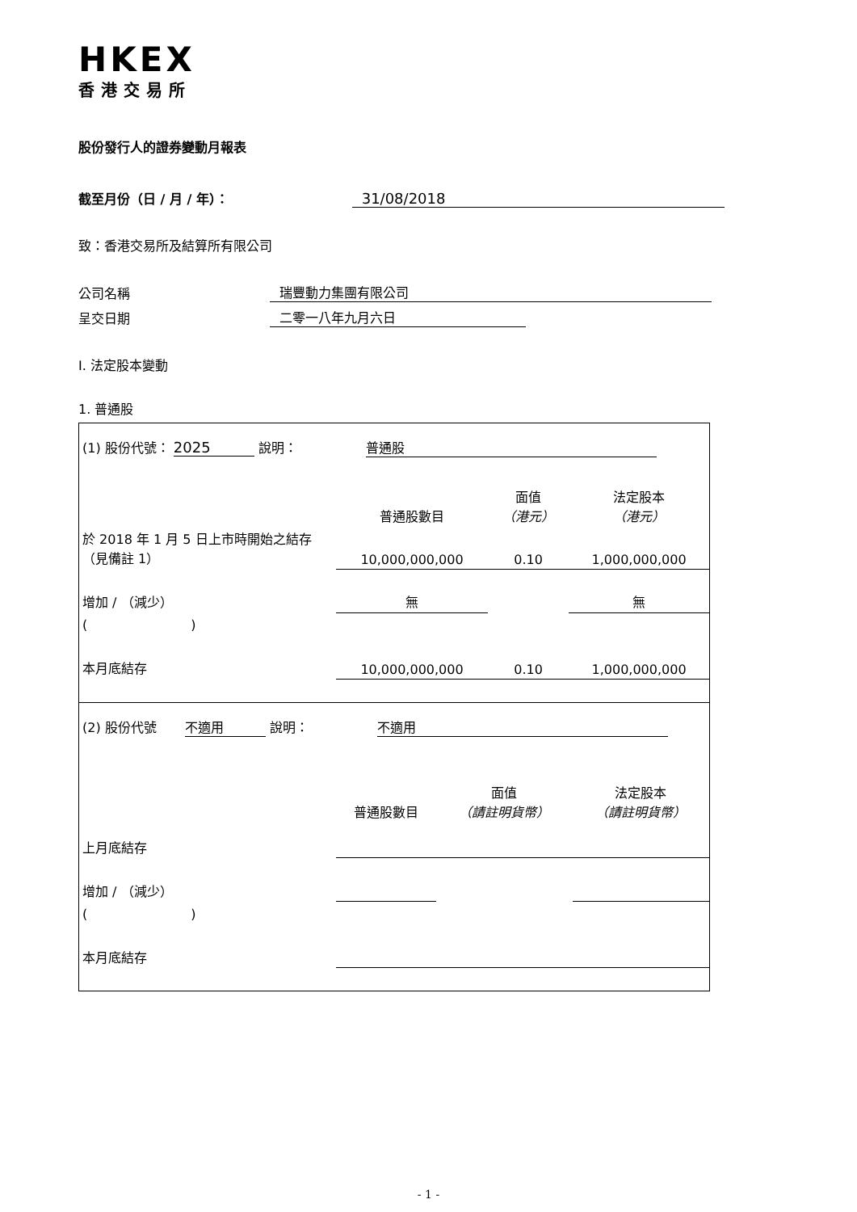HKEX
香港交易所
股份發行人的證券變動月報表
截至月份（日 / 月 / 年）： 31/08/2018
致：香港交易所及結算所有限公司
公司名稱 瑞豐動力集團有限公司
呈交日期 二零一八年九月六日
I. 法定股本變動
1. 普通股
| (1) 股份代號： 2025 說明： 普通股 | | | |
| | 普通股數目 | 面值 （港元） | 法定股本 （港元） |
| 於 2018 年 1 月 5 日上市時開始之結存（見備註 1） | 10,000,000,000 | 0.10 | 1,000,000,000 |
| 增加 / （減少） | 無 | | 無 |
| ( ) | | | |
| 本月底結存 | 10,000,000,000 | 0.10 | 1,000,000,000 |
| (2) 股份代號 不適用 說明： 不適用 | | | |
| | 普通股數目 | 面值 （請註明貨幣） | 法定股本 （請註明貨幣） |
| 上月底結存 | | | |
| 增加 / （減少） | | | |
| ( ) | | | |
| 本月底結存 | | | |
- 1 -